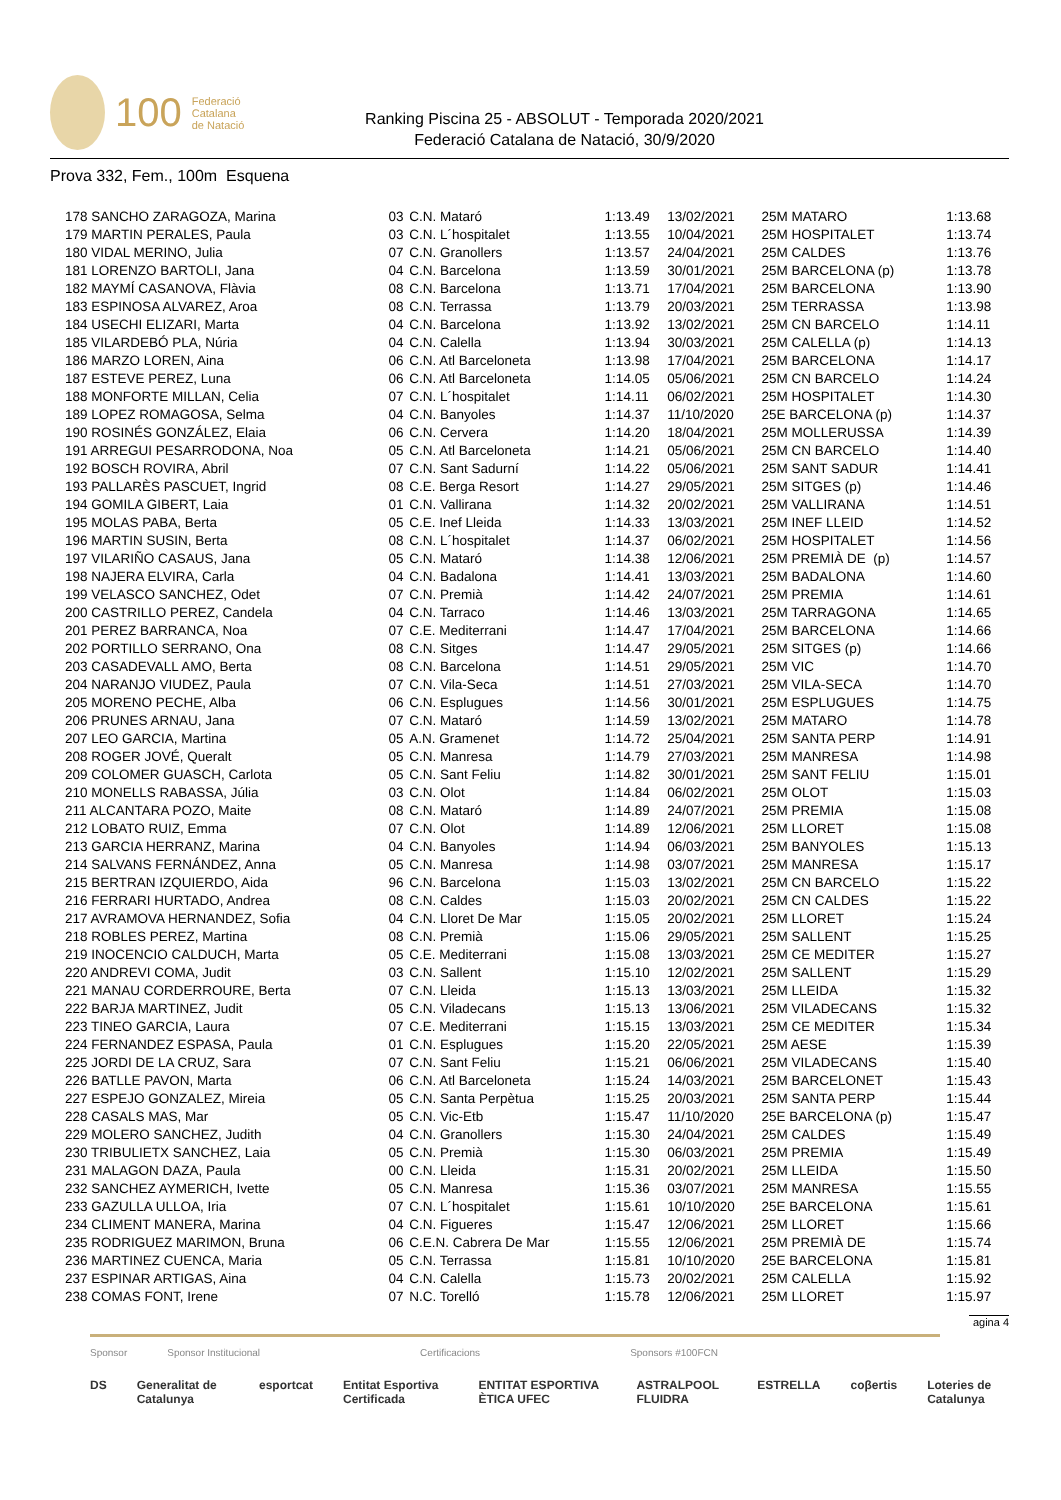100 Federació
Catalana
de Natació
Ranking Piscina 25 - ABSOLUT - Temporada 2020/2021
Federació Catalana de Natació, 30/9/2020
Prova 332, Fem., 100m Esquena
| 178 SANCHO ZARAGOZA, Marina | 03 | C.N. Mataró | 1:13.49 | 13/02/2021 | 25M MATARO | 1:13.68 |
| 179 MARTIN PERALES, Paula | 03 | C.N. L´hospitalet | 1:13.55 | 10/04/2021 | 25M HOSPITALET | 1:13.74 |
| 180 VIDAL MERINO, Julia | 07 | C.N. Granollers | 1:13.57 | 24/04/2021 | 25M CALDES | 1:13.76 |
| 181 LORENZO BARTOLI, Jana | 04 | C.N. Barcelona | 1:13.59 | 30/01/2021 | 25M BARCELONA (p) | 1:13.78 |
| 182 MAYMÍ CASANOVA, Flàvia | 08 | C.N. Barcelona | 1:13.71 | 17/04/2021 | 25M BARCELONA | 1:13.90 |
| 183 ESPINOSA ALVAREZ, Aroa | 08 | C.N. Terrassa | 1:13.79 | 20/03/2021 | 25M TERRASSA | 1:13.98 |
| 184 USECHI ELIZARI, Marta | 04 | C.N. Barcelona | 1:13.92 | 13/02/2021 | 25M CN BARCELO | 1:14.11 |
| 185 VILARDEBÓ PLA, Núria | 04 | C.N. Calella | 1:13.94 | 30/03/2021 | 25M CALELLA (p) | 1:14.13 |
| 186 MARZO LOREN, Aina | 06 | C.N. Atl Barceloneta | 1:13.98 | 17/04/2021 | 25M BARCELONA | 1:14.17 |
| 187 ESTEVE PEREZ, Luna | 06 | C.N. Atl Barceloneta | 1:14.05 | 05/06/2021 | 25M CN BARCELO | 1:14.24 |
| 188 MONFORTE MILLAN, Celia | 07 | C.N. L´hospitalet | 1:14.11 | 06/02/2021 | 25M HOSPITALET | 1:14.30 |
| 189 LOPEZ ROMAGOSA, Selma | 04 | C.N. Banyoles | 1:14.37 | 11/10/2020 | 25E BARCELONA (p) | 1:14.37 |
| 190 ROSINÉS GONZÁLEZ, Elaia | 06 | C.N. Cervera | 1:14.20 | 18/04/2021 | 25M MOLLERUSSA | 1:14.39 |
| 191 ARREGUI PESARRODONA, Noa | 05 | C.N. Atl Barceloneta | 1:14.21 | 05/06/2021 | 25M CN BARCELO | 1:14.40 |
| 192 BOSCH ROVIRA, Abril | 07 | C.N. Sant Sadurní | 1:14.22 | 05/06/2021 | 25M SANT SADUR | 1:14.41 |
| 193 PALLARÈS PASCUET, Ingrid | 08 | C.E. Berga Resort | 1:14.27 | 29/05/2021 | 25M SITGES (p) | 1:14.46 |
| 194 GOMILA GIBERT, Laia | 01 | C.N. Vallirana | 1:14.32 | 20/02/2021 | 25M VALLIRANA | 1:14.51 |
| 195 MOLAS PABA, Berta | 05 | C.E. Inef Lleida | 1:14.33 | 13/03/2021 | 25M INEF LLEID | 1:14.52 |
| 196 MARTIN SUSIN, Berta | 08 | C.N. L´hospitalet | 1:14.37 | 06/02/2021 | 25M HOSPITALET | 1:14.56 |
| 197 VILARIÑO CASAUS, Jana | 05 | C.N. Mataró | 1:14.38 | 12/06/2021 | 25M PREMIÀ DE (p) | 1:14.57 |
| 198 NAJERA ELVIRA, Carla | 04 | C.N. Badalona | 1:14.41 | 13/03/2021 | 25M BADALONA | 1:14.60 |
| 199 VELASCO SANCHEZ, Odet | 07 | C.N. Premià | 1:14.42 | 24/07/2021 | 25M PREMIA | 1:14.61 |
| 200 CASTRILLO PEREZ, Candela | 04 | C.N. Tarraco | 1:14.46 | 13/03/2021 | 25M TARRAGONA | 1:14.65 |
| 201 PEREZ BARRANCA, Noa | 07 | C.E. Mediterrani | 1:14.47 | 17/04/2021 | 25M BARCELONA | 1:14.66 |
| 202 PORTILLO SERRANO, Ona | 08 | C.N. Sitges | 1:14.47 | 29/05/2021 | 25M SITGES (p) | 1:14.66 |
| 203 CASADEVALL AMO, Berta | 08 | C.N. Barcelona | 1:14.51 | 29/05/2021 | 25M VIC | 1:14.70 |
| 204 NARANJO VIUDEZ, Paula | 07 | C.N. Vila-Seca | 1:14.51 | 27/03/2021 | 25M VILA-SECA | 1:14.70 |
| 205 MORENO PECHE, Alba | 06 | C.N. Esplugues | 1:14.56 | 30/01/2021 | 25M ESPLUGUES | 1:14.75 |
| 206 PRUNES ARNAU, Jana | 07 | C.N. Mataró | 1:14.59 | 13/02/2021 | 25M MATARO | 1:14.78 |
| 207 LEO GARCIA, Martina | 05 | A.N. Gramenet | 1:14.72 | 25/04/2021 | 25M SANTA PERP | 1:14.91 |
| 208 ROGER JOVÉ, Queralt | 05 | C.N. Manresa | 1:14.79 | 27/03/2021 | 25M MANRESA | 1:14.98 |
| 209 COLOMER GUASCH, Carlota | 05 | C.N. Sant Feliu | 1:14.82 | 30/01/2021 | 25M SANT FELIU | 1:15.01 |
| 210 MONELLS RABASSA, Júlia | 03 | C.N. Olot | 1:14.84 | 06/02/2021 | 25M OLOT | 1:15.03 |
| 211 ALCANTARA POZO, Maite | 08 | C.N. Mataró | 1:14.89 | 24/07/2021 | 25M PREMIA | 1:15.08 |
| 212 LOBATO RUIZ, Emma | 07 | C.N. Olot | 1:14.89 | 12/06/2021 | 25M LLORET | 1:15.08 |
| 213 GARCIA HERRANZ, Marina | 04 | C.N. Banyoles | 1:14.94 | 06/03/2021 | 25M BANYOLES | 1:15.13 |
| 214 SALVANS FERNÁNDEZ, Anna | 05 | C.N. Manresa | 1:14.98 | 03/07/2021 | 25M MANRESA | 1:15.17 |
| 215 BERTRAN IZQUIERDO, Aida | 96 | C.N. Barcelona | 1:15.03 | 13/02/2021 | 25M CN BARCELO | 1:15.22 |
| 216 FERRARI HURTADO, Andrea | 08 | C.N. Caldes | 1:15.03 | 20/02/2021 | 25M CN CALDES | 1:15.22 |
| 217 AVRAMOVA HERNANDEZ, Sofia | 04 | C.N. Lloret De Mar | 1:15.05 | 20/02/2021 | 25M LLORET | 1:15.24 |
| 218 ROBLES PEREZ, Martina | 08 | C.N. Premià | 1:15.06 | 29/05/2021 | 25M SALLENT | 1:15.25 |
| 219 INOCENCIO CALDUCH, Marta | 05 | C.E. Mediterrani | 1:15.08 | 13/03/2021 | 25M CE MEDITER | 1:15.27 |
| 220 ANDREVI COMA, Judit | 03 | C.N. Sallent | 1:15.10 | 12/02/2021 | 25M SALLENT | 1:15.29 |
| 221 MANAU CORDERROURE, Berta | 07 | C.N. Lleida | 1:15.13 | 13/03/2021 | 25M LLEIDA | 1:15.32 |
| 222 BARJA MARTINEZ, Judit | 05 | C.N. Viladecans | 1:15.13 | 13/06/2021 | 25M VILADECANS | 1:15.32 |
| 223 TINEO GARCIA, Laura | 07 | C.E. Mediterrani | 1:15.15 | 13/03/2021 | 25M CE MEDITER | 1:15.34 |
| 224 FERNANDEZ ESPASA, Paula | 01 | C.N. Esplugues | 1:15.20 | 22/05/2021 | 25M AESE | 1:15.39 |
| 225 JORDI DE LA CRUZ, Sara | 07 | C.N. Sant Feliu | 1:15.21 | 06/06/2021 | 25M VILADECANS | 1:15.40 |
| 226 BATLLE PAVON, Marta | 06 | C.N. Atl Barceloneta | 1:15.24 | 14/03/2021 | 25M BARCELONET | 1:15.43 |
| 227 ESPEJO GONZALEZ, Mireia | 05 | C.N. Santa Perpètua | 1:15.25 | 20/03/2021 | 25M SANTA PERP | 1:15.44 |
| 228 CASALS MAS, Mar | 05 | C.N. Vic-Etb | 1:15.47 | 11/10/2020 | 25E BARCELONA (p) | 1:15.47 |
| 229 MOLERO SANCHEZ, Judith | 04 | C.N. Granollers | 1:15.30 | 24/04/2021 | 25M CALDES | 1:15.49 |
| 230 TRIBULIETX SANCHEZ, Laia | 05 | C.N. Premià | 1:15.30 | 06/03/2021 | 25M PREMIA | 1:15.49 |
| 231 MALAGON DAZA, Paula | 00 | C.N. Lleida | 1:15.31 | 20/02/2021 | 25M LLEIDA | 1:15.50 |
| 232 SANCHEZ AYMERICH, Ivette | 05 | C.N. Manresa | 1:15.36 | 03/07/2021 | 25M MANRESA | 1:15.55 |
| 233 GAZULLA ULLOA, Iria | 07 | C.N. L´hospitalet | 1:15.61 | 10/10/2020 | 25E BARCELONA | 1:15.61 |
| 234 CLIMENT MANERA, Marina | 04 | C.N. Figueres | 1:15.47 | 12/06/2021 | 25M LLORET | 1:15.66 |
| 235 RODRIGUEZ MARIMON, Bruna | 06 | C.E.N. Cabrera De Mar | 1:15.55 | 12/06/2021 | 25M PREMIÀ DE | 1:15.74 |
| 236 MARTINEZ CUENCA, Maria | 05 | C.N. Terrassa | 1:15.81 | 10/10/2020 | 25E BARCELONA | 1:15.81 |
| 237 ESPINAR ARTIGAS, Aina | 04 | C.N. Calella | 1:15.73 | 20/02/2021 | 25M CALELLA | 1:15.92 |
| 238 COMAS FONT, Irene | 07 | N.C. Torelló | 1:15.78 | 12/06/2021 | 25M LLORET | 1:15.97 |
agina 4
Sponsor Sponsor Institucional Certificacions Sponsors #100FCN
DS Generalitat de Catalunya esportcat Entitat Esportiva Certificada ENTITAT ESPORTIVA ÈTICA UFEC ASTRALPOOL FLUIDRA ESTRELLA coβertis Loteries de Catalunya